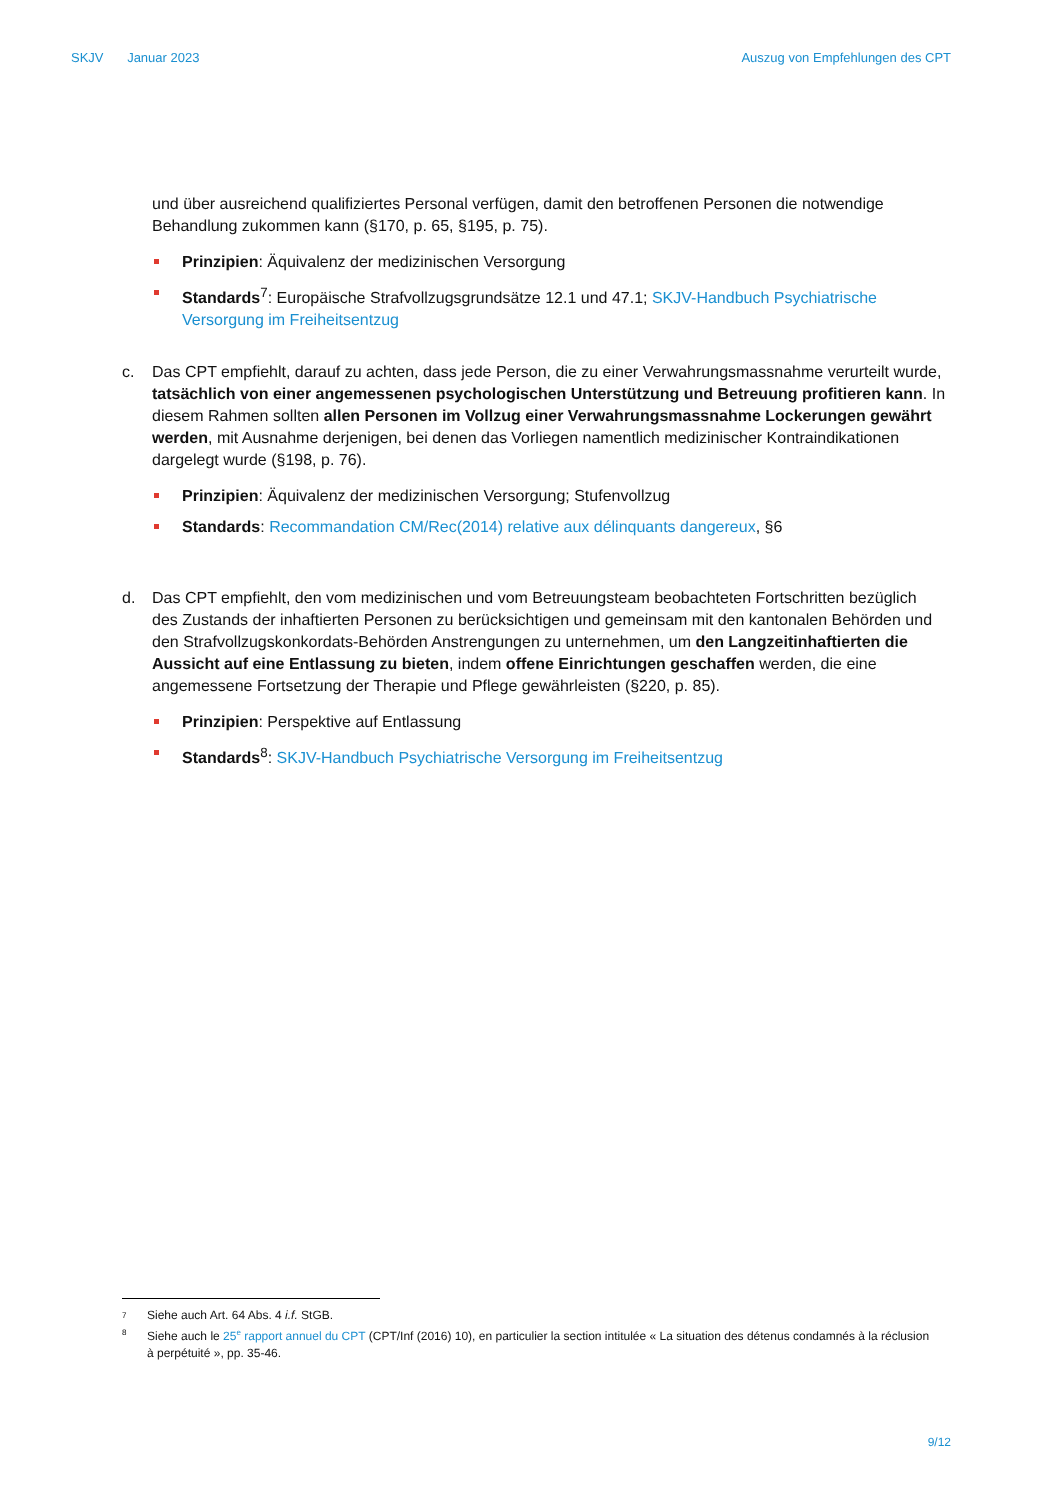SKJV Januar 2023 Auszug von Empfehlungen des CPT
und über ausreichend qualifiziertes Personal verfügen, damit den betroffenen Personen die notwendige Behandlung zukommen kann (§170, p. 65, §195, p. 75).
Prinzipien: Äquivalenz der medizinischen Versorgung
Standards<sup>7</sup>: Europäische Strafvollzugsgrundsätze 12.1 und 47.1; SKJV-Handbuch Psychiatrische Versorgung im Freiheitsentzug
c. Das CPT empfiehlt, darauf zu achten, dass jede Person, die zu einer Verwahrungsmassnahme verurteilt wurde, tatsächlich von einer angemessenen psychologischen Unterstützung und Betreuung profitieren kann. In diesem Rahmen sollten allen Personen im Vollzug einer Verwahrungsmassnahme Lockerungen gewährt werden, mit Ausnahme derjenigen, bei denen das Vorliegen namentlich medizinischer Kontraindikationen dargelegt wurde (§198, p. 76).
Prinzipien: Äquivalenz der medizinischen Versorgung; Stufenvollzug
Standards: Recommandation CM/Rec(2014) relative aux délinquants dangereux, §6
d. Das CPT empfiehlt, den vom medizinischen und vom Betreuungsteam beobachteten Fortschritten bezüglich des Zustands der inhaftierten Personen zu berücksichtigen und gemeinsam mit den kantonalen Behörden und den Strafvollzugskonkordats-Behörden Anstrengungen zu unternehmen, um den Langzeitinhaftierten die Aussicht auf eine Entlassung zu bieten, indem offene Einrichtungen geschaffen werden, die eine angemessene Fortsetzung der Therapie und Pflege gewährleisten (§220, p. 85).
Prinzipien: Perspektive auf Entlassung
Standards<sup>8</sup>: SKJV-Handbuch Psychiatrische Versorgung im Freiheitsentzug
<sup>7</sup> Siehe auch Art. 64 Abs. 4 i.f. StGB.
<sup>8</sup> Siehe auch le 25<sup>e</sup> rapport annuel du CPT (CPT/Inf (2016) 10), en particulier la section intitulée « La situation des détenus condamnés à la réclusion à perpétuité », pp. 35-46.
9/12